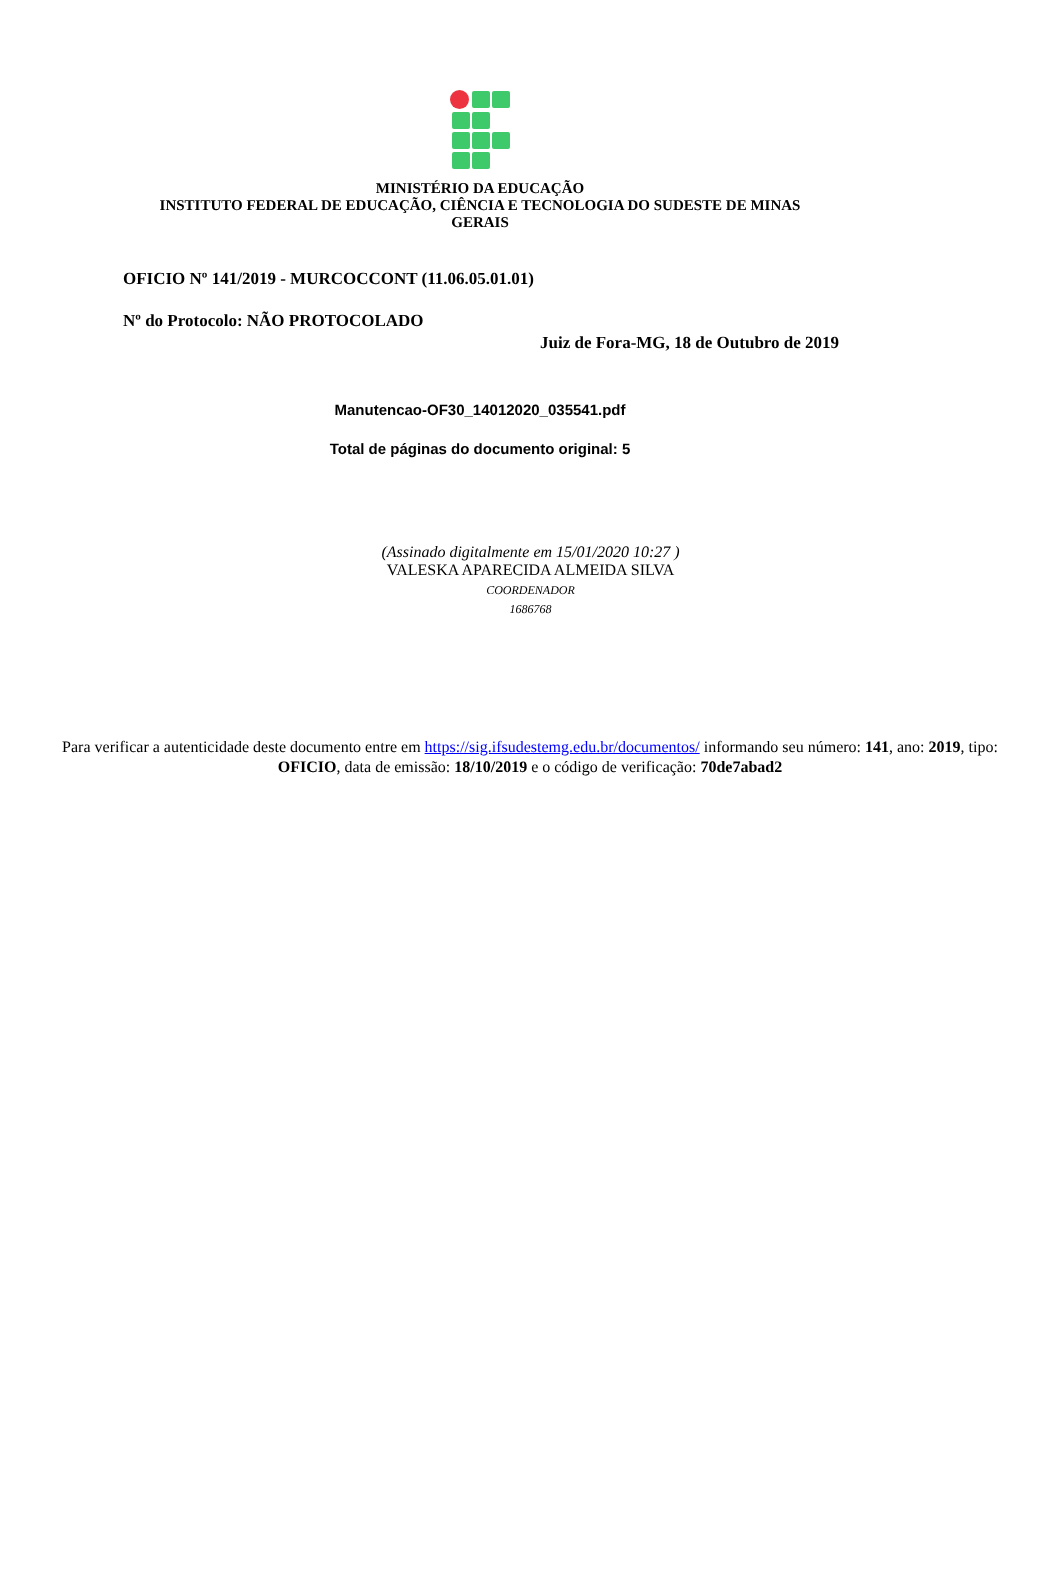MINISTÉRIO DA EDUCAÇÃO
INSTITUTO FEDERAL DE EDUCAÇÃO, CIÊNCIA E TECNOLOGIA DO SUDESTE DE MINAS
GERAIS
OFICIO Nº 141/2019 - MURCOCCONT (11.06.05.01.01)
Nº do Protocolo: NÃO PROTOCOLADO
Juiz de Fora-MG, 18 de Outubro de 2019
Manutencao-OF30_14012020_035541.pdf
Total de páginas do documento original: 5
(Assinado digitalmente em 15/01/2020 10:27 )
VALESKA APARECIDA ALMEIDA SILVA
COORDENADOR
1686768
Para verificar a autenticidade deste documento entre em https://sig.ifsudestemg.edu.br/documentos/ informando seu número: 141, ano: 2019, tipo: OFICIO, data de emissão: 18/10/2019 e o código de verificação: 70de7abad2